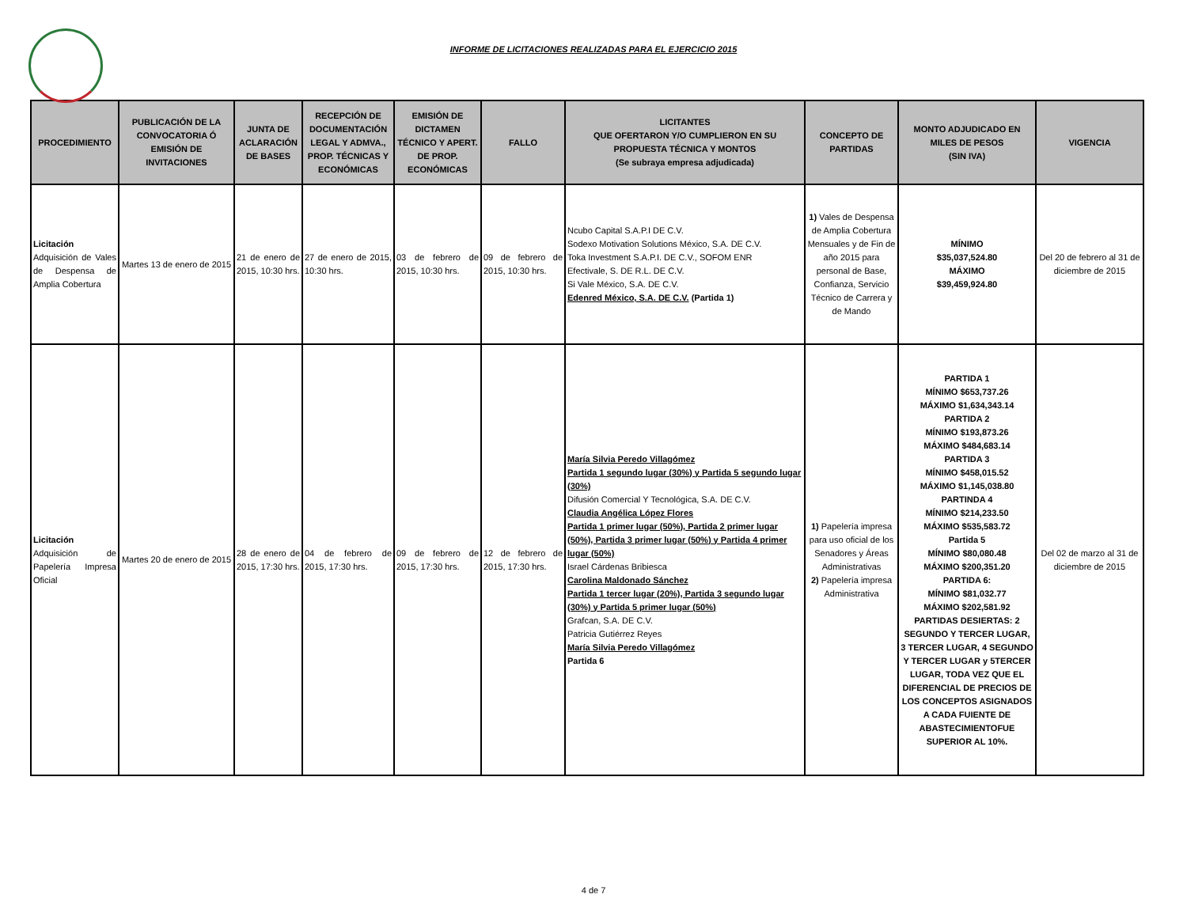INFORME DE LICITACIONES REALIZADAS PARA EL EJERCICIO 2015
| PROCEDIMIENTO | PUBLICACIÓN DE LA CONVOCATORIA Ó EMISIÓN DE INVITACIONES | JUNTA DE ACLARACIÓN DE BASES | RECEPCIÓN DE DOCUMENTACIÓN LEGAL Y ADMVA., PROP. TÉCNICAS Y ECONÓMICAS | EMISIÓN DE DICTAMEN TÉCNICO Y APERT. DE PROP. ECONÓMICAS | FALLO | LICITANTES QUE OFERTARON Y/O CUMPLIERON EN SU PROPUESTA TÉCNICA Y MONTOS (Se subraya empresa adjudicada) | CONCEPTO DE PARTIDAS | MONTO ADJUDICADO EN MILES DE PESOS (SIN IVA) | VIGENCIA |
| --- | --- | --- | --- | --- | --- | --- | --- | --- | --- |
| Licitación Adquisición de Vales de Despensa de Amplia Cobertura | Martes 13 de enero de 2015 | 21 de enero de 2015, 10:30 hrs. | 27 de enero de 2015, 10:30 hrs. | 03 de febrero de 2015, 10:30 hrs. | 09 de febrero de 2015, 10:30 hrs. | Ncubo Capital S.A.P.I DE C.V. Sodexo Motivation Solutions México, S.A. DE C.V. Toka Investment S.A.P.I. DE C.V., SOFOM ENR Efectivale, S. DE R.L. DE C.V. Si Vale México, S.A. DE C.V. Edenred México, S.A. DE C.V. (Partida 1) | 1) Vales de Despensa de Amplia Cobertura Mensuales y de Fin de año 2015 para personal de Base, Confianza, Servicio Técnico de Carrera y de Mando | MÍNIMO $35,037,524.80 MÁXIMO $39,459,924.80 | Del 20 de febrero al 31 de diciembre de 2015 |
| Licitación Adquisición de Papelería Impresa Oficial | Martes 20 de enero de 2015 | 28 de enero de 2015, 17:30 hrs. | 04 de febrero de 2015, 17:30 hrs. | 09 de febrero de 2015, 17:30 hrs. | 12 de febrero de 2015, 17:30 hrs. | María Silvia Peredo Villagómez Partida 1 segundo lugar (30%) y Partida 5 segundo lugar (30%) Difusión Comercial Y Tecnológica, S.A. DE C.V. Claudia Angélica López Flores Partida 1 primer lugar (50%), Partida 2 primer lugar (50%), Partida 3 primer lugar (50%) y Partida 4 primer lugar (50%) Israel Cárdenas Bribiesca Carolina Maldonado Sánchez Partida 1 tercer lugar (20%), Partida 3 segundo lugar (30%) y Partida 5 primer lugar (50%) Grafcan, S.A. DE C.V. Patricia Gutiérrez Reyes María Silvia Peredo Villagómez Partida 6 | 1) Papelería impresa para uso oficial de los Senadores y Áreas Administrativas 2) Papelería impresa Administrativa | PARTIDA 1 MÍNIMO $653,737.26 MÁXIMO $1,634,343.14 PARTIDA 2 MÍNIMO $193,873.26 MÁXIMO $484,683.14 PARTIDA 3 MÍNIMO $458,015.52 MÁXIMO $1,145,038.80 PARTINDA 4 MÍNIMO $214,233.50 MÁXIMO $535,583.72 Partida 5 MÍNIMO $80,080.48 MÁXIMO $200,351.20 PARTIDA 6: MÍNIMO $81,032.77 MÁXIMO $202,581.92 PARTIDAS DESIERTAS: 2 SEGUNDO Y TERCER LUGAR, 3 TERCER LUGAR, 4 SEGUNDO Y TERCER LUGAR y 5TERCER LUGAR, TODA VEZ QUE EL DIFERENCIAL DE PRECIOS DE LOS CONCEPTOS ASIGNADOS A CADA FUIENTE DE ABASTECIMIENTOFUE SUPERIOR AL 10%. | Del 02 de marzo al 31 de diciembre de 2015 |
4 de 7